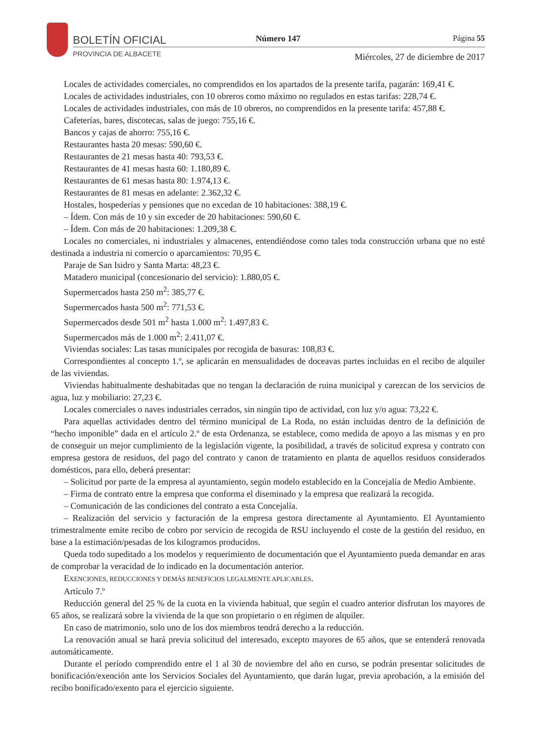BOLETÍN OFICIAL
PROVINCIA DE ALBACETE
Número 147 Página 55
Miércoles, 27 de diciembre de 2017
Locales de actividades comerciales, no comprendidos en los apartados de la presente tarifa, pagarán: 169,41 €.
Locales de actividades industriales, con 10 obreros como máximo no regulados en estas tarifas: 228,74 €.
Locales de actividades industriales, con más de 10 obreros, no comprendidos en la presente tarifa: 457,88 €.
Cafeterías, bares, discotecas, salas de juego: 755,16 €.
Bancos y cajas de ahorro: 755,16 €.
Restaurantes hasta 20 mesas: 590,60 €.
Restaurantes de 21 mesas hasta 40: 793,53 €.
Restaurantes de 41 mesas hasta 60: 1.180,89 €.
Restaurantes de 61 mesas hasta 80: 1.974,13 €.
Restaurantes de 81 mesas en adelante: 2.362,32 €.
Hostales, hospederías y pensiones que no excedan de 10 habitaciones: 388,19 €.
– Ídem. Con más de 10 y sin exceder de 20 habitaciones: 590,60 €.
– Ídem. Con más de 20 habitaciones: 1.209,38 €.
Locales no comerciales, ni industriales y almacenes, entendiéndose como tales toda construcción urbana que no esté destinada a industria ni comercio o aparcamientos: 70,95 €.
Paraje de San Isidro y Santa Marta: 48,23 €.
Matadero municipal (concesionario del servicio): 1.880,05 €.
Supermercados hasta 250 m<sup>2</sup>: 385,77 €.
Supermercados hasta 500 m<sup>2</sup>: 771,53 €.
Supermercados desde 501 m<sup>2</sup> hasta 1.000 m<sup>2</sup>: 1.497,83 €.
Supermercados más de 1.000 m<sup>2</sup>: 2.411,07 €.
Viviendas sociales: Las tasas municipales por recogida de basuras: 108,83 €.
Correspondientes al concepto 1.º, se aplicarán en mensualidades de doceavas partes incluidas en el recibo de alquiler de las viviendas.
Viviendas habitualmente deshabitadas que no tengan la declaración de ruina municipal y carezcan de los servicios de agua, luz y mobiliario: 27,23 €.
Locales comerciales o naves industriales cerrados, sin ningún tipo de actividad, con luz y/o agua: 73,22 €.
Para aquellas actividades dentro del término municipal de La Roda, no están incluidas dentro de la definición de “hecho imponible” dada en el artículo 2.º de esta Ordenanza, se establece, como medida de apoyo a las mismas y en pro de conseguir un mejor cumplimiento de la legislación vigente, la posibilidad, a través de solicitud expresa y contrato con empresa gestora de residuos, del pago del contrato y canon de tratamiento en planta de aquellos residuos considerados domésticos, para ello, deberá presentar:
– Solicitud por parte de la empresa al ayuntamiento, según modelo establecido en la Concejalía de Medio Ambiente.
– Firma de contrato entre la empresa que conforma el diseminado y la empresa que realizará la recogida.
– Comunicación de las condiciones del contrato a esta Concejalía.
– Realización del servicio y facturación de la empresa gestora directamente al Ayuntamiento. El Ayuntamiento trimestralmente emite recibo de cobro por servicio de recogida de RSU incluyendo el coste de la gestión del residuo, en base a la estimación/pesadas de los kilogramos producidos.
Queda todo supeditado a los modelos y requerimiento de documentación que el Ayuntamiento pueda demandar en aras de comprobar la veracidad de lo indicado en la documentación anterior.
EXENCIONES, REDUCCIONES Y DEMÁS BENEFICIOS LEGALMENTE APLICABLES.
Artículo 7.º
Reducción general del 25 % de la cuota en la vivienda habitual, que según el cuadro anterior disfrutan los mayores de 65 años, se realizará sobre la vivienda de la que son propietario o en régimen de alquiler.
En caso de matrimonio, solo uno de los dos miembros tendrá derecho a la reducción.
La renovación anual se hará previa solicitud del interesado, excepto mayores de 65 años, que se entenderá renovada automáticamente.
Durante el período comprendido entre el 1 al 30 de noviembre del año en curso, se podrán presentar solicitudes de bonificación/exención ante los Servicios Sociales del Ayuntamiento, que darán lugar, previa aprobación, a la emisión del recibo bonificado/exento para el ejercicio siguiente.